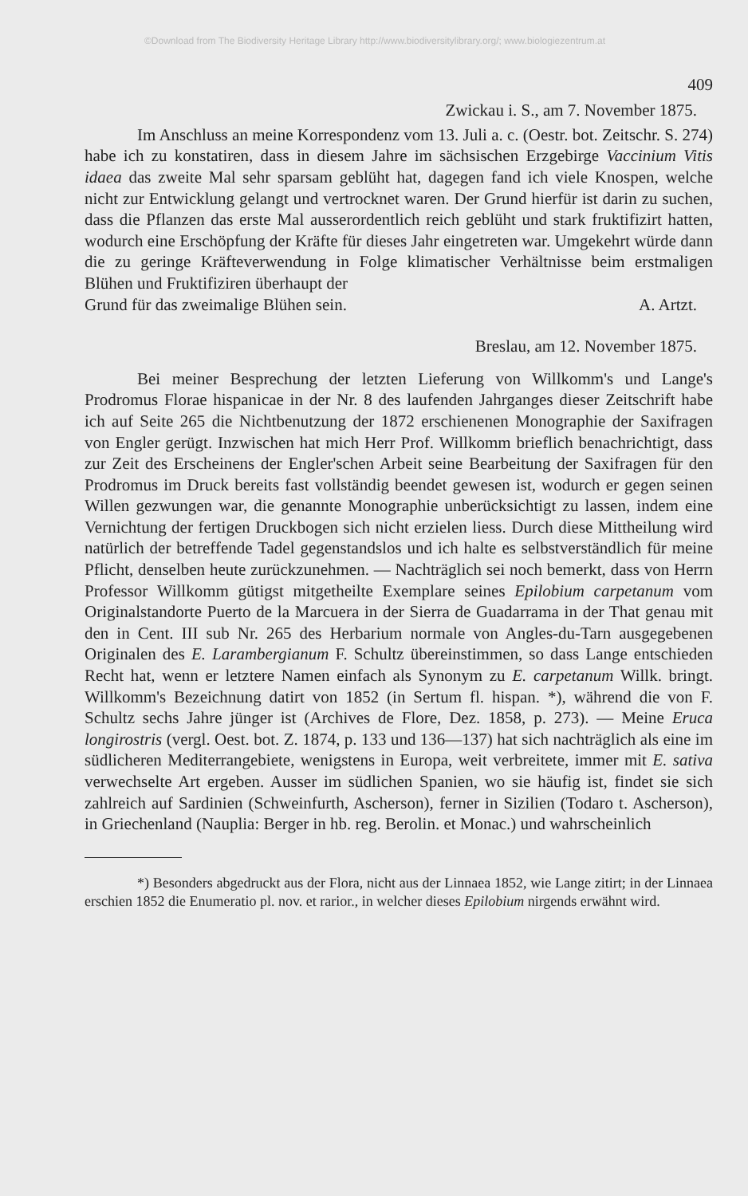©Download from The Biodiversity Heritage Library http://www.biodiversitylibrary.org/; www.biologiezentrum.at
409
Zwickau i. S., am 7. November 1875.
Im Anschluss an meine Korrespondenz vom 13. Juli a. c. (Oestr. bot. Zeitschr. S. 274) habe ich zu konstatiren, dass in diesem Jahre im sächsischen Erzgebirge Vaccinium Vitis idaea das zweite Mal sehr sparsam geblüht hat, dagegen fand ich viele Knospen, welche nicht zur Entwicklung gelangt und vertrocknet waren. Der Grund hierfür ist darin zu suchen, dass die Pflanzen das erste Mal ausserordentlich reich geblüht und stark fruktifizirt hatten, wodurch eine Erschöpfung der Kräfte für dieses Jahr eingetreten war. Umgekehrt würde dann die zu geringe Kräfteverwendung in Folge klimatischer Verhältnisse beim erstmaligen Blühen und Fruktifiziren überhaupt der
Grund für das zweimalige Blühen sein. A. Artzt.
Breslau, am 12. November 1875.
Bei meiner Besprechung der letzten Lieferung von Willkomm's und Lange's Prodromus Florae hispanicae in der Nr. 8 des laufenden Jahrganges dieser Zeitschrift habe ich auf Seite 265 die Nichtbenutzung der 1872 erschienenen Monographie der Saxifragen von Engler gerügt. Inzwischen hat mich Herr Prof. Willkomm brieflich benachrichtigt, dass zur Zeit des Erscheinens der Engler'schen Arbeit seine Bearbeitung der Saxifragen für den Prodromus im Druck bereits fast vollständig beendet gewesen ist, wodurch er gegen seinen Willen gezwungen war, die genannte Monographie unberücksichtigt zu lassen, indem eine Vernichtung der fertigen Druckbogen sich nicht erzielen liess. Durch diese Mittheilung wird natürlich der betreffende Tadel gegenstandslos und ich halte es selbstverständlich für meine Pflicht, denselben heute zurückzunehmen. — Nachträglich sei noch bemerkt, dass von Herrn Professor Willkomm gütigst mitgetheilte Exemplare seines Epilobium carpetanum vom Originalstandorte Puerto de la Marcuera in der Sierra de Guadarrama in der That genau mit den in Cent. III sub Nr. 265 des Herbarium normale von Angles-du-Tarn ausgegebenen Originalen des E. Larambergianum F. Schultz übereinstimmen, so dass Lange entschieden Recht hat, wenn er letztere Namen einfach als Synonym zu E. carpetanum Willk. bringt. Willkomm's Bezeichnung datirt von 1852 (in Sertum fl. hispan. *), während die von F. Schultz sechs Jahre jünger ist (Archives de Flore, Dez. 1858, p. 273). — Meine Eruca longirostris (vergl. Oest. bot. Z. 1874, p. 133 und 136—137) hat sich nachträglich als eine im südlicheren Mediterrangebiete, wenigstens in Europa, weit verbreitete, immer mit E. sativa verwechselte Art ergeben. Ausser im südlichen Spanien, wo sie häufig ist, findet sie sich zahlreich auf Sardinien (Schweinfurth, Ascherson), ferner in Sizilien (Todaro t. Ascherson), in Griechenland (Nauplia: Berger in hb. reg. Berolin. et Monac.) und wahrscheinlich
*) Besonders abgedruckt aus der Flora, nicht aus der Linnaea 1852, wie Lange zitirt; in der Linnaea erschien 1852 die Enumeratio pl. nov. et rarior., in welcher dieses Epilobium nirgends erwähnt wird.